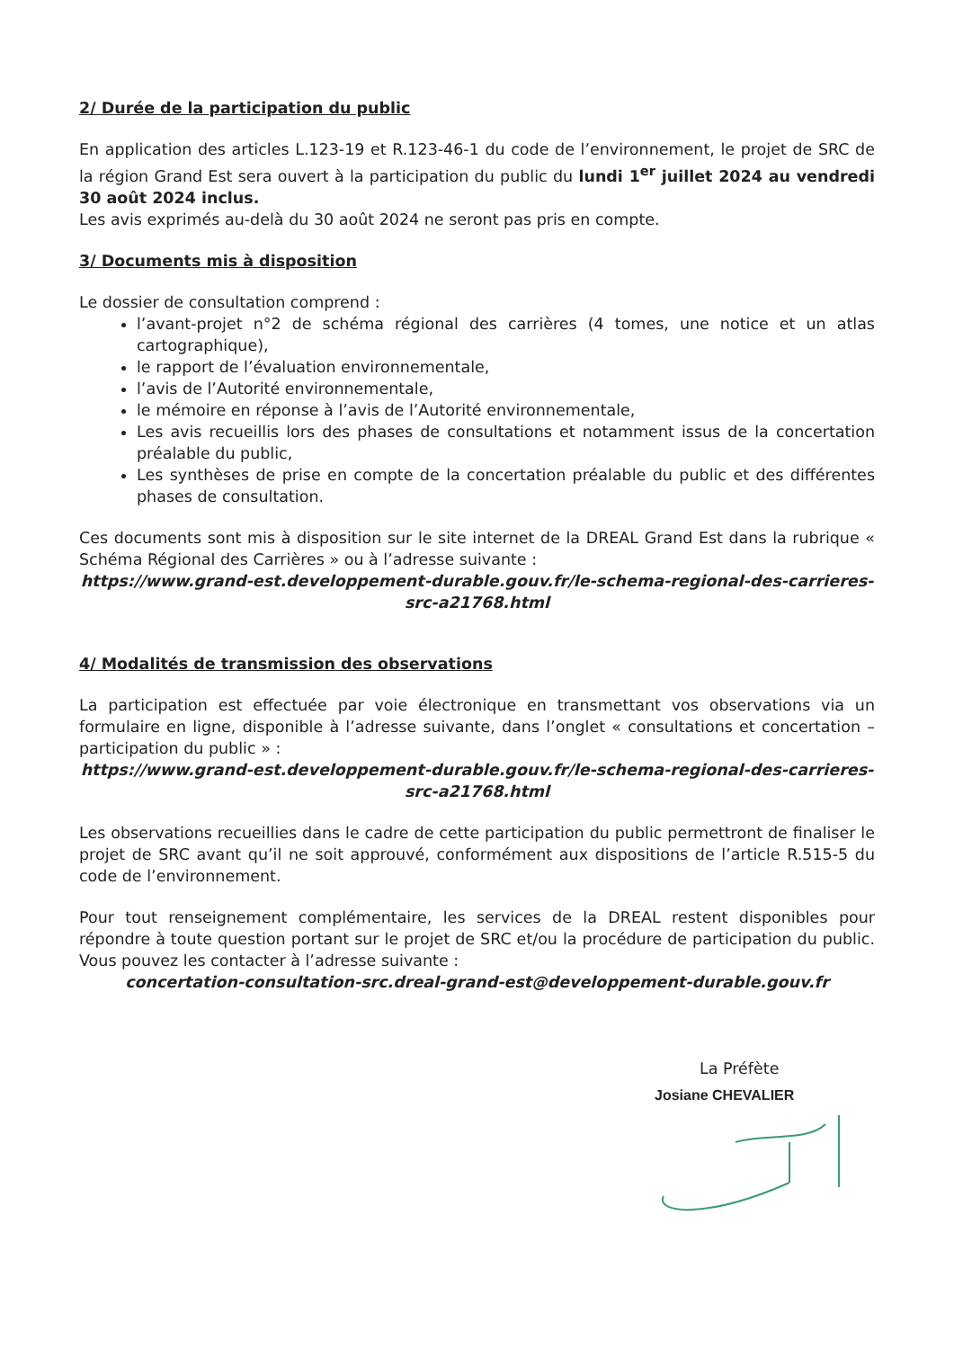2/ Durée de la participation du public
En application des articles L.123-19 et R.123-46-1 du code de l’environnement, le projet de SRC de la région Grand Est sera ouvert à la participation du public du lundi 1<sup>er</sup> juillet 2024 au vendredi 30 août 2024 inclus.
Les avis exprimés au-delà du 30 août 2024 ne seront pas pris en compte.
3/ Documents mis à disposition
Le dossier de consultation comprend :
l’avant-projet n°2 de schéma régional des carrières (4 tomes, une notice et un atlas cartographique),
le rapport de l’évaluation environnementale,
l’avis de l’Autorité environnementale,
le mémoire en réponse à l’avis de l’Autorité environnementale,
Les avis recueillis lors des phases de consultations et notamment issus de la concertation préalable du public,
Les synthèses de prise en compte de la concertation préalable du public et des différentes phases de consultation.
Ces documents sont mis à disposition sur le site internet de la DREAL Grand Est dans la rubrique « Schéma Régional des Carrières » ou à l’adresse suivante :
https://www.grand-est.developpement-durable.gouv.fr/le-schema-regional-des-carrieres-src-a21768.html
4/ Modalités de transmission des observations
La participation est effectuée par voie électronique en transmettant vos observations via un formulaire en ligne, disponible à l’adresse suivante, dans l’onglet « consultations et concertation – participation du public » :
https://www.grand-est.developpement-durable.gouv.fr/le-schema-regional-des-carrieres-src-a21768.html
Les observations recueillies dans le cadre de cette participation du public permettront de finaliser le projet de SRC avant qu’il ne soit approuvé, conformément aux dispositions de l’article R.515-5 du code de l’environnement.
Pour tout renseignement complémentaire, les services de la DREAL restent disponibles pour répondre à toute question portant sur le projet de SRC et/ou la procédure de participation du public. Vous pouvez les contacter à l’adresse suivante :
concertation-consultation-src.dreal-grand-est@developpement-durable.gouv.fr
La Préfète
Josiane CHEVALIER